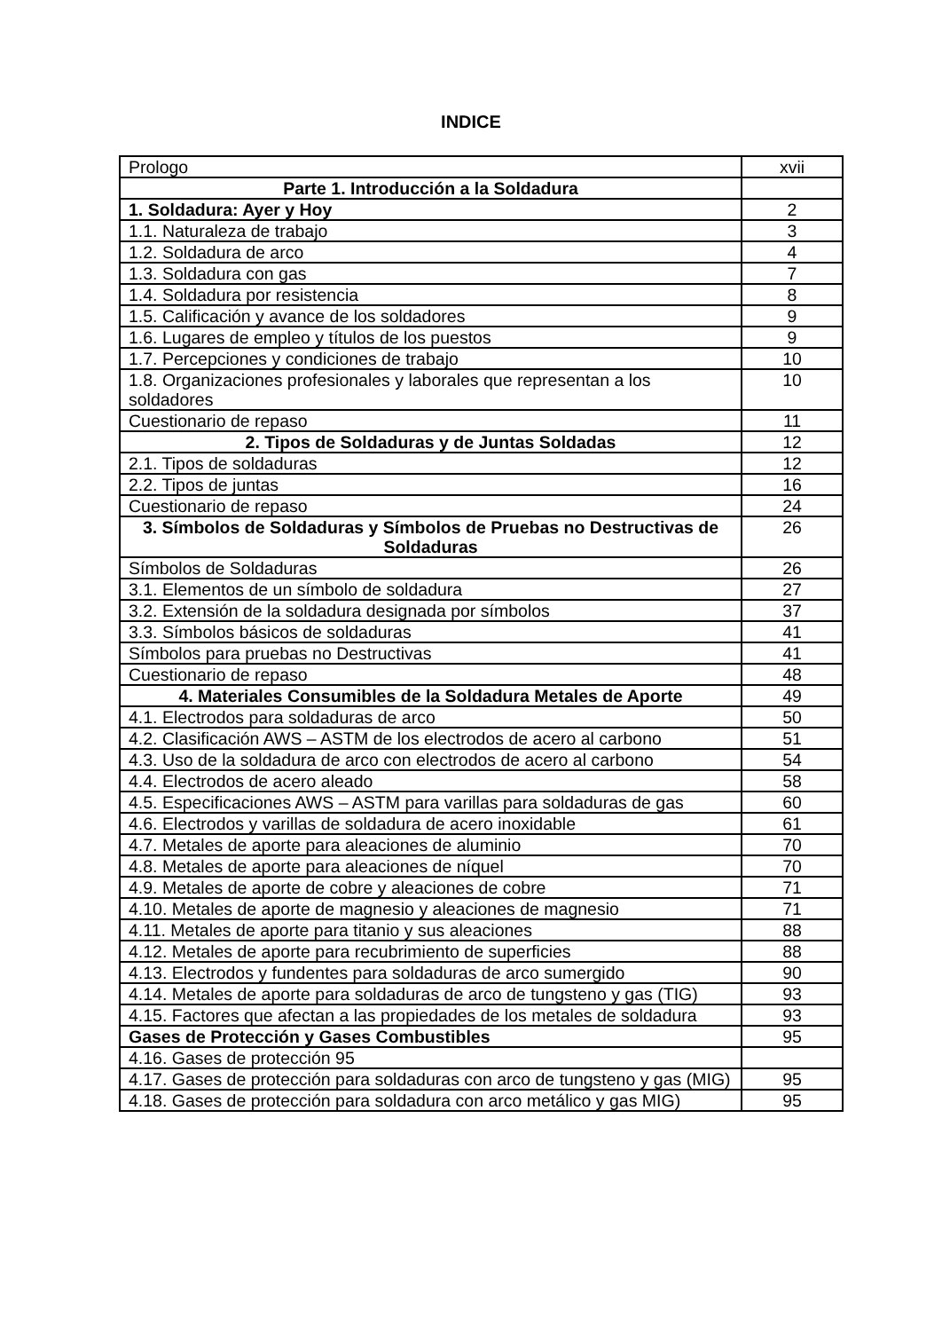INDICE
| Prologo | xvii |
| Parte 1. Introducción a la Soldadura | |
| 1. Soldadura: Ayer y Hoy | 2 |
| 1.1. Naturaleza de trabajo | 3 |
| 1.2. Soldadura de arco | 4 |
| 1.3. Soldadura con gas | 7 |
| 1.4. Soldadura por resistencia | 8 |
| 1.5. Calificación y avance de los soldadores | 9 |
| 1.6. Lugares de empleo y títulos de los puestos | 9 |
| 1.7. Percepciones y condiciones de trabajo | 10 |
| 1.8. Organizaciones profesionales y laborales que representan a los soldadores | 10 |
| Cuestionario de repaso | 11 |
| 2. Tipos de Soldaduras y de Juntas Soldadas | 12 |
| 2.1. Tipos de soldaduras | 12 |
| 2.2. Tipos de juntas | 16 |
| Cuestionario de repaso | 24 |
| 3. Símbolos de Soldaduras y Símbolos de Pruebas no Destructivas de Soldaduras | 26 |
| Símbolos de Soldaduras | 26 |
| 3.1. Elementos de un símbolo de soldadura | 27 |
| 3.2. Extensión de la soldadura designada por símbolos | 37 |
| 3.3. Símbolos básicos de soldaduras | 41 |
| Símbolos para pruebas no Destructivas | 41 |
| Cuestionario de repaso | 48 |
| 4. Materiales Consumibles de la Soldadura Metales de Aporte | 49 |
| 4.1. Electrodos para soldaduras de arco | 50 |
| 4.2. Clasificación AWS – ASTM de los electrodos de acero al carbono | 51 |
| 4.3. Uso de la soldadura de arco con electrodos de acero al carbono | 54 |
| 4.4. Electrodos de acero aleado | 58 |
| 4.5. Especificaciones AWS – ASTM para varillas para soldaduras de gas | 60 |
| 4.6. Electrodos y varillas de soldadura de acero inoxidable | 61 |
| 4.7. Metales de aporte para aleaciones de aluminio | 70 |
| 4.8. Metales de aporte para aleaciones de níquel | 70 |
| 4.9. Metales de aporte de cobre y aleaciones de cobre | 71 |
| 4.10. Metales de aporte de magnesio y aleaciones de magnesio | 71 |
| 4.11. Metales de aporte para titanio y sus aleaciones | 88 |
| 4.12. Metales de aporte para recubrimiento de superficies | 88 |
| 4.13. Electrodos y fundentes para soldaduras de arco sumergido | 90 |
| 4.14. Metales de aporte para soldaduras de arco de tungsteno y gas (TIG) | 93 |
| 4.15. Factores que afectan a las propiedades de los metales de soldadura | 93 |
| Gases de Protección y Gases Combustibles | 95 |
| 4.16. Gases de protección 95 | |
| 4.17. Gases de protección para soldaduras con arco de tungsteno y gas (MIG) | 95 |
| 4.18. Gases de protección para soldadura con arco metálico y gas MIG) | 95 |